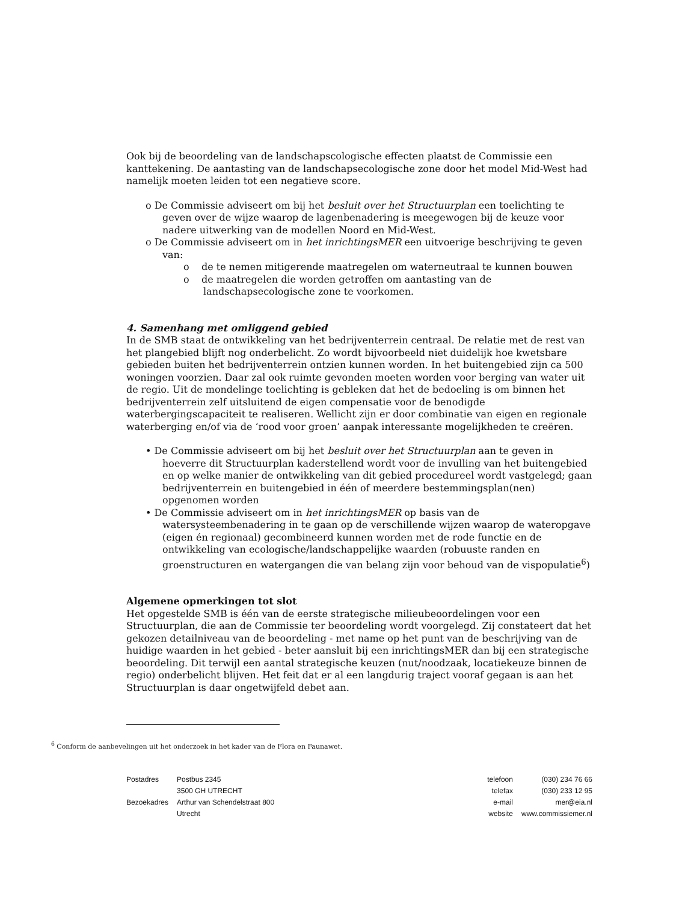Ook bij de beoordeling van de landschapscologische effecten plaatst de Commissie een kanttekening. De aantasting van de landschapsecologische zone door het model Mid-West had namelijk moeten leiden tot een negatieve score.
o De Commissie adviseert om bij het besluit over het Structuurplan een toelichting te geven over de wijze waarop de lagenbenadering is meegewogen bij de keuze voor nadere uitwerking van de modellen Noord en Mid-West.
o De Commissie adviseert om in het inrichtingsMER een uitvoerige beschrijving te geven van:
o de te nemen mitigerende maatregelen om waterneutraal te kunnen bouwen
o de maatregelen die worden getroffen om aantasting van de landschapsecologische zone te voorkomen.
4. Samenhang met omliggend gebied
In de SMB staat de ontwikkeling van het bedrijventerrein centraal. De relatie met de rest van het plangebied blijft nog onderbelicht. Zo wordt bijvoorbeeld niet duidelijk hoe kwetsbare gebieden buiten het bedrijventerrein ontzien kunnen worden. In het buitengebied zijn ca 500 woningen voorzien. Daar zal ook ruimte gevonden moeten worden voor berging van water uit de regio. Uit de mondelinge toelichting is gebleken dat het de bedoeling is om binnen het bedrijventerrein zelf uitsluitend de eigen compensatie voor de benodigde waterbergingscapaciteit te realiseren. Wellicht zijn er door combinatie van eigen en regionale waterberging en/of via de ‘rood voor groen’ aanpak interessante mogelijkheden te creëren.
• De Commissie adviseert om bij het besluit over het Structuurplan aan te geven in hoeverre dit Structuurplan kaderstellend wordt voor de invulling van het buitengebied en op welke manier de ontwikkeling van dit gebied procedureel wordt vastgelegd; gaan bedrijventerrein en buitengebied in één of meerdere bestemmingsplan(nen) opgenomen worden
• De Commissie adviseert om in het inrichtingsMER op basis van de watersysteembenadering in te gaan op de verschillende wijzen waarop de wateropgave (eigen én regionaal) gecombineerd kunnen worden met de rode functie en de ontwikkeling van ecologische/landschappelijke waarden (robuuste randen en groenstructuren en watergangen die van belang zijn voor behoud van de vispopulatie<sup>6</sup>)
Algemene opmerkingen tot slot
Het opgestelde SMB is één van de eerste strategische milieubeoordelingen voor een Structuurplan, die aan de Commissie ter beoordeling wordt voorgelegd. Zij constateert dat het gekozen detailniveau van de beoordeling - met name op het punt van de beschrijving van de huidige waarden in het gebied - beter aansluit bij een inrichtingsMER dan bij een strategische beoordeling. Dit terwijl een aantal strategische keuzen (nut/noodzaak, locatiekeuze binnen de regio) onderbelicht blijven. Het feit dat er al een langdurig traject vooraf gegaan is aan het Structuurplan is daar ongetwijfeld debet aan.
<sup>6</sup> Conform de aanbevelingen uit het onderzoek in het kader van de Flora en Faunawet.
| Postadres | Postbus 2345 |
| | 3500 GH UTRECHT |
| Bezoekadres | Arthur van Schendelstraat 800 |
| | Utrecht |
| telefoon | (030) 234 76 66 |
| telefax | (030) 233 12 95 |
| e-mail | mer@eia.nl |
| website | www.commissiemer.nl |